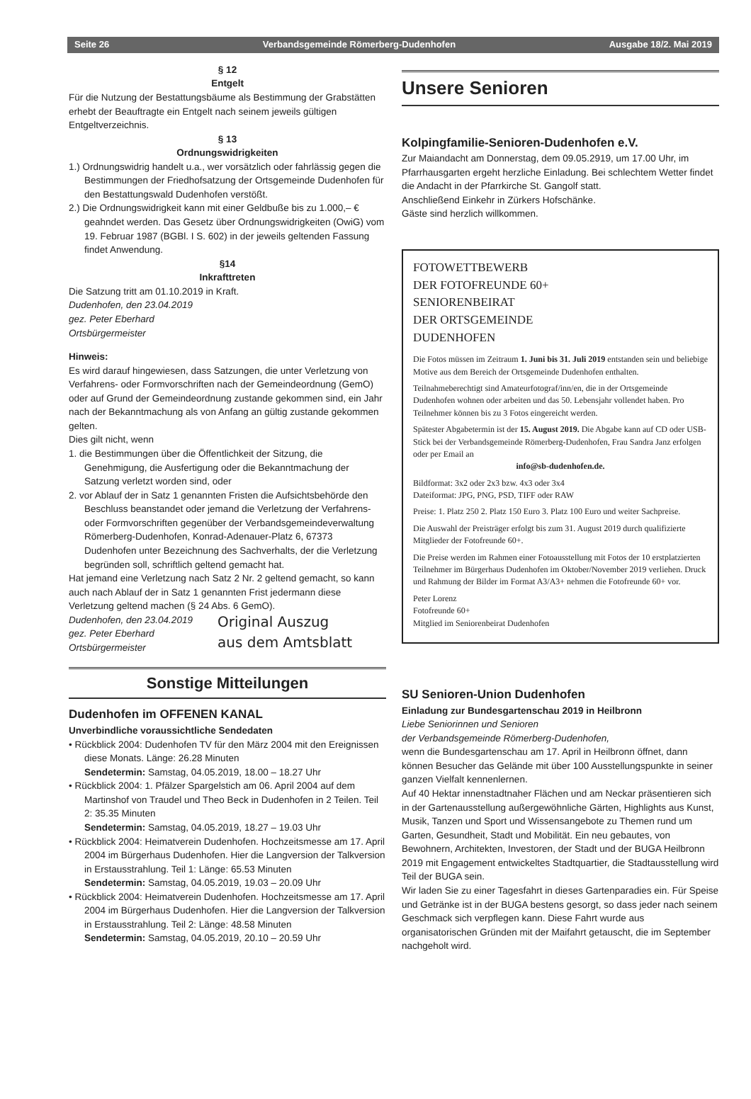Seite 26 Verbandsgemeinde Römerberg-Dudenhofen Ausgabe 18/2. Mai 2019
§ 12
Entgelt
Für die Nutzung der Bestattungsbäume als Bestimmung der Grabstätten erhebt der Beauftragte ein Entgelt nach seinem jeweils gültigen Entgeltverzeichnis.
§ 13
Ordnungswidrigkeiten
1.) Ordnungswidrig handelt u.a., wer vorsätzlich oder fahrlässig gegen die Bestimmungen der Friedhofsatzung der Ortsgemeinde Dudenhofen für den Bestattungswald Dudenhofen verstößt.
2.) Die Ordnungswidrigkeit kann mit einer Geldbuße bis zu 1.000,– € geahndet werden. Das Gesetz über Ordnungswidrigkeiten (OwiG) vom 19. Februar 1987 (BGBl. I S. 602) in der jeweils geltenden Fassung findet Anwendung.
§14
Inkrafttreten
Die Satzung tritt am 01.10.2019 in Kraft.
Dudenhofen, den 23.04.2019
gez. Peter Eberhard
Ortsbürgermeister
Hinweis:
Es wird darauf hingewiesen, dass Satzungen, die unter Verletzung von Verfahrens- oder Formvorschriften nach der Gemeindeordnung (GemO) oder auf Grund der Gemeindeordnung zustande gekommen sind, ein Jahr nach der Bekanntmachung als von Anfang an gültig zustande gekommen gelten.
Dies gilt nicht, wenn
1. die Bestimmungen über die Öffentlichkeit der Sitzung, die Genehmigung, die Ausfertigung oder die Bekanntmachung der Satzung verletzt worden sind, oder
2. vor Ablauf der in Satz 1 genannten Fristen die Aufsichtsbehörde den Beschluss beanstandet oder jemand die Verletzung der Verfahrens- oder Formvorschriften gegenüber der Verbandsgemeindeverwaltung Römerberg-Dudenhofen, Konrad-Adenauer-Platz 6, 67373 Dudenhofen unter Bezeichnung des Sachverhalts, der die Verletzung begründen soll, schriftlich geltend gemacht hat.
Hat jemand eine Verletzung nach Satz 2 Nr. 2 geltend gemacht, so kann auch nach Ablauf der in Satz 1 genannten Frist jedermann diese Verletzung geltend machen (§ 24 Abs. 6 GemO).
Dudenhofen, den 23.04.2019
gez. Peter Eberhard
Ortsbürgermeister
Original Auszug
aus dem Amtsblatt
Sonstige Mitteilungen
Dudenhofen im OFFENEN KANAL
Unverbindliche voraussichtliche Sendedaten
• Rückblick 2004: Dudenhofen TV für den März 2004 mit den Ereignissen diese Monats. Länge: 26.28 Minuten
Sendetermin: Samstag, 04.05.2019, 18.00 – 18.27 Uhr
• Rückblick 2004: 1. Pfälzer Spargelstich am 06. April 2004 auf dem Martinshof von Traudel und Theo Beck in Dudenhofen in 2 Teilen. Teil 2: 35.35 Minuten
Sendetermin: Samstag, 04.05.2019, 18.27 – 19.03 Uhr
• Rückblick 2004: Heimatverein Dudenhofen. Hochzeitsmesse am 17. April 2004 im Bürgerhaus Dudenhofen. Hier die Langversion der Talkversion in Erstausstrahlung. Teil 1: Länge: 65.53 Minuten
Sendetermin: Samstag, 04.05.2019, 19.03 – 20.09 Uhr
• Rückblick 2004: Heimatverein Dudenhofen. Hochzeitsmesse am 17. April 2004 im Bürgerhaus Dudenhofen. Hier die Langversion der Talkversion in Erstausstrahlung. Teil 2: Länge: 48.58 Minuten
Sendetermin: Samstag, 04.05.2019, 20.10 – 20.59 Uhr
Unsere Senioren
Kolpingfamilie-Senioren-Dudenhofen e.V.
Zur Maiandacht am Donnerstag, dem 09.05.2919, um 17.00 Uhr, im Pfarrhausgarten ergeht herzliche Einladung. Bei schlechtem Wetter findet die Andacht in der Pfarrkirche St. Gangolf statt.
Anschließend Einkehr in Zürkers Hofschänke.
Gäste sind herzlich willkommen.
FOTOWETTBEWERB
DER FOTOFREUNDE 60+
SENIORENBEIRAT
DER ORTSGEMEINDE
DUDENHOFEN
Die Fotos müssen im Zeitraum 1. Juni bis 31. Juli 2019 entstanden sein und beliebige Motive aus dem Bereich der Ortsgemeinde Dudenhofen enthalten.
Teilnahmeberechtigt sind Amateurfotograf/inn/en, die in der Ortsgemeinde Dudenhofen wohnen oder arbeiten und das 50. Lebensjahr vollendet haben. Pro Teilnehmer können bis zu 3 Fotos eingereicht werden.
Spätester Abgabetermin ist der 15. August 2019. Die Abgabe kann auf CD oder USB-Stick bei der Verbandsgemeinde Römerberg-Dudenhofen, Frau Sandra Janz erfolgen oder per Email an
info@sb-dudenhofen.de.
Bildformat: 3x2 oder 2x3 bzw. 4x3 oder 3x4
Dateiformat: JPG, PNG, PSD, TIFF oder RAW
Preise: 1. Platz 250 2. Platz 150 Euro 3. Platz 100 Euro und weiter Sachpreise.
Die Auswahl der Preisträger erfolgt bis zum 31. August 2019 durch qualifizierte Mitglieder der Fotofreunde 60+.
Die Preise werden im Rahmen einer Fotoausstellung mit Fotos der 10 erstplatzierten Teilnehmer im Bürgerhaus Dudenhofen im Oktober/November 2019 verliehen. Druck und Rahmung der Bilder im Format A3/A3+ nehmen die Fotofreunde 60+ vor.
Peter Lorenz
Fotofreunde 60+
Mitglied im Seniorenbeirat Dudenhofen
SU Senioren-Union Dudenhofen
Einladung zur Bundesgartenschau 2019 in Heilbronn
Liebe Seniorinnen und Senioren
der Verbandsgemeinde Römerberg-Dudenhofen,
wenn die Bundesgartenschau am 17. April in Heilbronn öffnet, dann können Besucher das Gelände mit über 100 Ausstellungspunkte in seiner ganzen Vielfalt kennenlernen.
Auf 40 Hektar innenstadtnaher Flächen und am Neckar präsentieren sich in der Gartenausstellung außergewöhnliche Gärten, Highlights aus Kunst, Musik, Tanzen und Sport und Wissensangebote zu Themen rund um Garten, Gesundheit, Stadt und Mobilität. Ein neu gebautes, von Bewohnern, Architekten, Investoren, der Stadt und der BUGA Heilbronn 2019 mit Engagement entwickeltes Stadtquartier, die Stadtausstellung wird Teil der BUGA sein.
Wir laden Sie zu einer Tagesfahrt in dieses Gartenparadies ein. Für Speise und Getränke ist in der BUGA bestens gesorgt, so dass jeder nach seinem Geschmack sich verpflegen kann. Diese Fahrt wurde aus organisatorischen Gründen mit der Maifahrt getauscht, die im September nachgeholt wird.